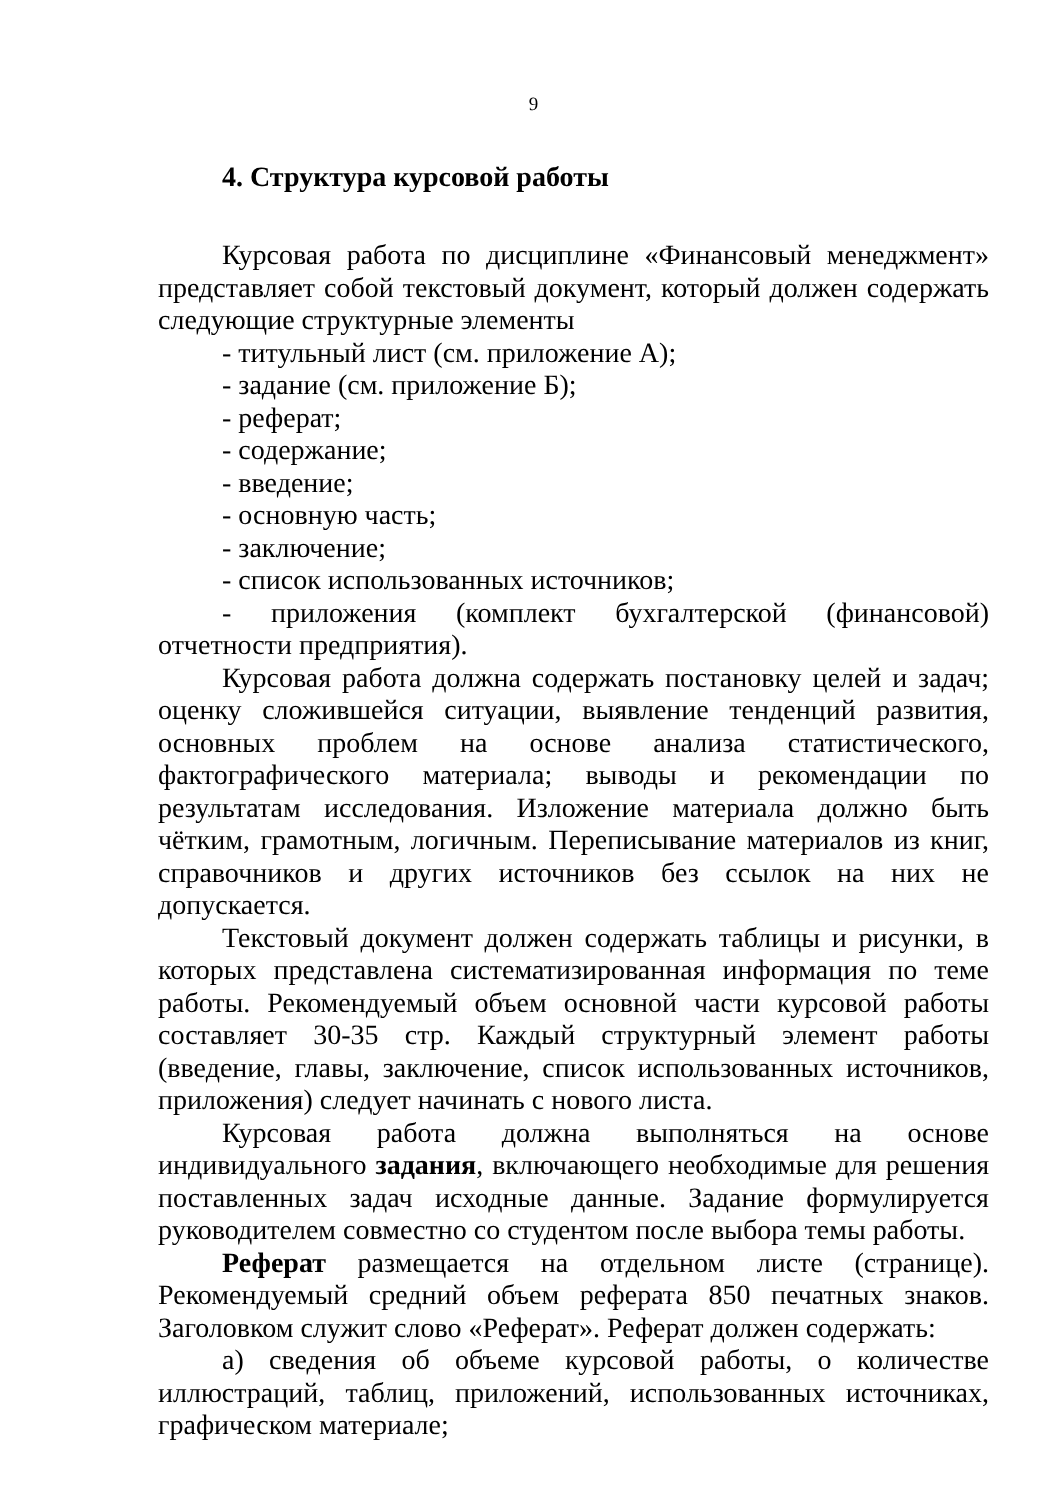9
4. Структура курсовой работы
Курсовая работа по дисциплине «Финансовый менеджмент» представляет собой текстовый документ, который должен содержать следующие структурные элементы
- титульный лист (см. приложение А);
- задание (см. приложение Б);
- реферат;
- содержание;
- введение;
- основную часть;
- заключение;
- список использованных источников;
- приложения (комплект бухгалтерской (финансовой) отчетности предприятия).
Курсовая работа должна содержать постановку целей и задач; оценку сложившейся ситуации, выявление тенденций развития, основных проблем на основе анализа статистического, фактографического материала; выводы и рекомендации по результатам исследования. Изложение материала должно быть чётким, грамотным, логичным. Переписывание материалов из книг, справочников и других источников без ссылок на них не допускается.
Текстовый документ должен содержать таблицы и рисунки, в которых представлена систематизированная информация по теме работы. Рекомендуемый объем основной части курсовой работы составляет 30-35 стр. Каждый структурный элемент работы (введение, главы, заключение, список использованных источников, приложения) следует начинать с нового листа.
Курсовая работа должна выполняться на основе индивидуального задания, включающего необходимые для решения поставленных задач исходные данные. Задание формулируется руководителем совместно со студентом после выбора темы работы.
Реферат размещается на отдельном листе (странице). Рекомендуемый средний объем реферата 850 печатных знаков. Заголовком служит слово «Реферат». Реферат должен содержать:
а) сведения об объеме курсовой работы, о количестве иллюстраций, таблиц, приложений, использованных источниках, графическом материале;